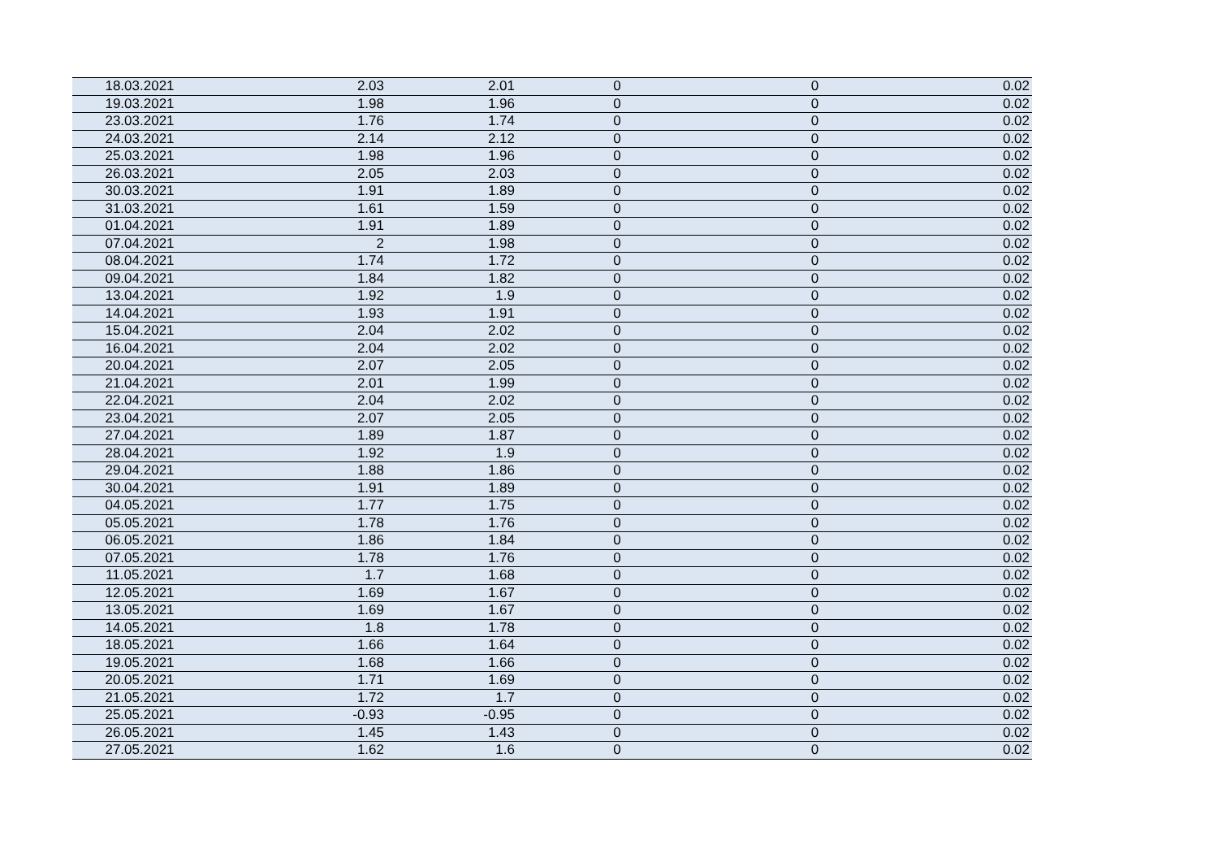| 18.03.2021 | 2.03 | 2.01 | 0 | 0 | 0.02 |
| 19.03.2021 | 1.98 | 1.96 | 0 | 0 | 0.02 |
| 23.03.2021 | 1.76 | 1.74 | 0 | 0 | 0.02 |
| 24.03.2021 | 2.14 | 2.12 | 0 | 0 | 0.02 |
| 25.03.2021 | 1.98 | 1.96 | 0 | 0 | 0.02 |
| 26.03.2021 | 2.05 | 2.03 | 0 | 0 | 0.02 |
| 30.03.2021 | 1.91 | 1.89 | 0 | 0 | 0.02 |
| 31.03.2021 | 1.61 | 1.59 | 0 | 0 | 0.02 |
| 01.04.2021 | 1.91 | 1.89 | 0 | 0 | 0.02 |
| 07.04.2021 | 2 | 1.98 | 0 | 0 | 0.02 |
| 08.04.2021 | 1.74 | 1.72 | 0 | 0 | 0.02 |
| 09.04.2021 | 1.84 | 1.82 | 0 | 0 | 0.02 |
| 13.04.2021 | 1.92 | 1.9 | 0 | 0 | 0.02 |
| 14.04.2021 | 1.93 | 1.91 | 0 | 0 | 0.02 |
| 15.04.2021 | 2.04 | 2.02 | 0 | 0 | 0.02 |
| 16.04.2021 | 2.04 | 2.02 | 0 | 0 | 0.02 |
| 20.04.2021 | 2.07 | 2.05 | 0 | 0 | 0.02 |
| 21.04.2021 | 2.01 | 1.99 | 0 | 0 | 0.02 |
| 22.04.2021 | 2.04 | 2.02 | 0 | 0 | 0.02 |
| 23.04.2021 | 2.07 | 2.05 | 0 | 0 | 0.02 |
| 27.04.2021 | 1.89 | 1.87 | 0 | 0 | 0.02 |
| 28.04.2021 | 1.92 | 1.9 | 0 | 0 | 0.02 |
| 29.04.2021 | 1.88 | 1.86 | 0 | 0 | 0.02 |
| 30.04.2021 | 1.91 | 1.89 | 0 | 0 | 0.02 |
| 04.05.2021 | 1.77 | 1.75 | 0 | 0 | 0.02 |
| 05.05.2021 | 1.78 | 1.76 | 0 | 0 | 0.02 |
| 06.05.2021 | 1.86 | 1.84 | 0 | 0 | 0.02 |
| 07.05.2021 | 1.78 | 1.76 | 0 | 0 | 0.02 |
| 11.05.2021 | 1.7 | 1.68 | 0 | 0 | 0.02 |
| 12.05.2021 | 1.69 | 1.67 | 0 | 0 | 0.02 |
| 13.05.2021 | 1.69 | 1.67 | 0 | 0 | 0.02 |
| 14.05.2021 | 1.8 | 1.78 | 0 | 0 | 0.02 |
| 18.05.2021 | 1.66 | 1.64 | 0 | 0 | 0.02 |
| 19.05.2021 | 1.68 | 1.66 | 0 | 0 | 0.02 |
| 20.05.2021 | 1.71 | 1.69 | 0 | 0 | 0.02 |
| 21.05.2021 | 1.72 | 1.7 | 0 | 0 | 0.02 |
| 25.05.2021 | -0.93 | -0.95 | 0 | 0 | 0.02 |
| 26.05.2021 | 1.45 | 1.43 | 0 | 0 | 0.02 |
| 27.05.2021 | 1.62 | 1.6 | 0 | 0 | 0.02 |